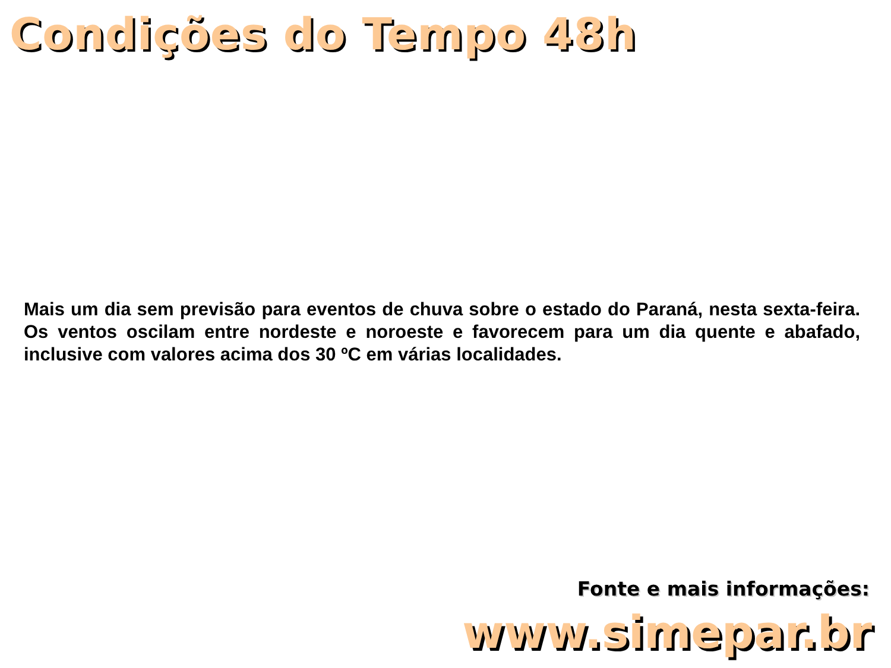Condições do Tempo 48h
Mais um dia sem previsão para eventos de chuva sobre o estado do Paraná, nesta sexta-feira. Os ventos oscilam entre nordeste e noroeste e favorecem para um dia quente e abafado, inclusive com valores acima dos 30 ºC em várias localidades.
Fonte e mais informações:
www.simepar.br